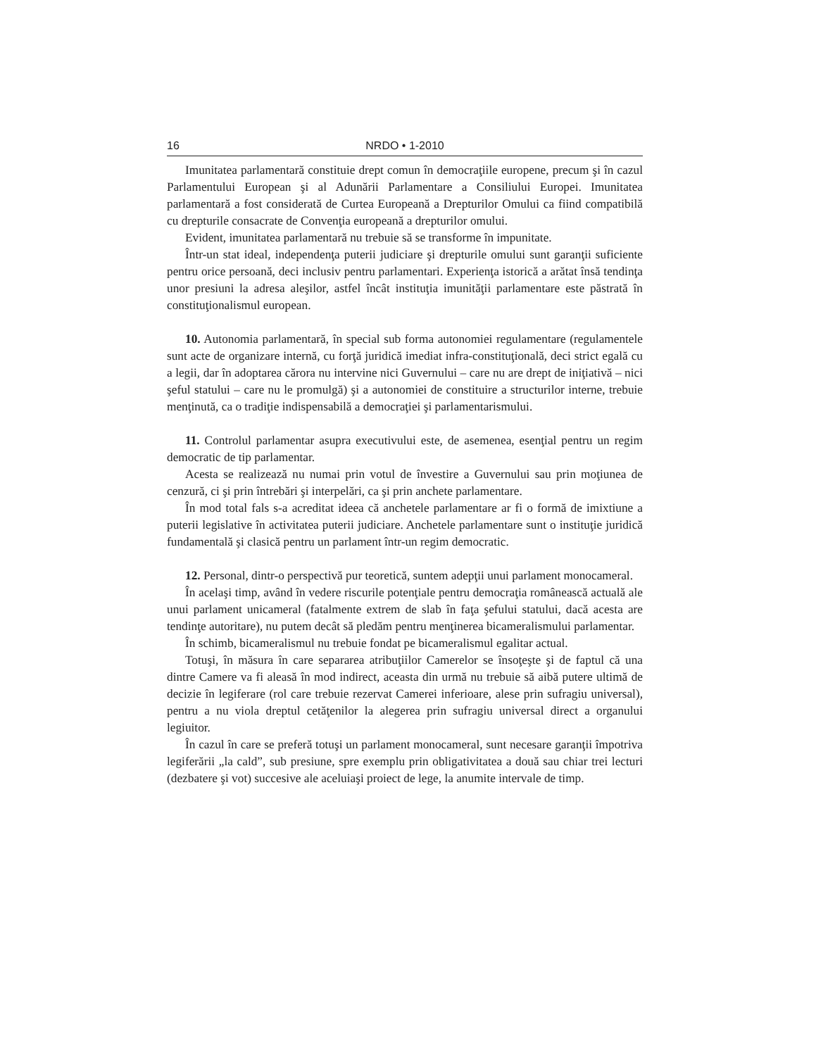16 NRDO • 1-2010
Imunitatea parlamentară constituie drept comun în democraţiile europene, precum şi în cazul Parlamentului European şi al Adunării Parlamentare a Consiliului Europei. Imunitatea parlamentară a fost considerată de Curtea Europeană a Drepturilor Omului ca fiind compatibilă cu drepturile consacrate de Convenţia europeană a drepturilor omului.
Evident, imunitatea parlamentară nu trebuie să se transforme în impunitate.
Într-un stat ideal, independenţa puterii judiciare şi drepturile omului sunt garanţii suficiente pentru orice persoană, deci inclusiv pentru parlamentari. Experienţa istorică a arătat însă tendinţa unor presiuni la adresa aleşilor, astfel încât instituţia imunităţii parlamentare este păstrată în constituţionalismul european.
10. Autonomia parlamentară, în special sub forma autonomiei regulamentare (regulamentele sunt acte de organizare internă, cu forţă juridică imediat infra-constituţională, deci strict egală cu a legii, dar în adoptarea cărora nu intervine nici Guvernului – care nu are drept de iniţiativă – nici şeful statului – care nu le promulgă) şi a autonomiei de constituire a structurilor interne, trebuie menţinută, ca o tradiţie indispensabilă a democraţiei şi parlamentarismului.
11. Controlul parlamentar asupra executivului este, de asemenea, esenţial pentru un regim democratic de tip parlamentar.
Acesta se realizează nu numai prin votul de învestire a Guvernului sau prin moţiunea de cenzură, ci şi prin întrebări şi interpelări, ca şi prin anchete parlamentare.
În mod total fals s-a acreditat ideea că anchetele parlamentare ar fi o formă de imixtiune a puterii legislative în activitatea puterii judiciare. Anchetele parlamentare sunt o instituţie juridică fundamentală şi clasică pentru un parlament într-un regim democratic.
12. Personal, dintr-o perspectivă pur teoretică, suntem adepţii unui parlament monocameral.
În acelaşi timp, având în vedere riscurile potenţiale pentru democraţia românească actuală ale unui parlament unicameral (fatalmente extrem de slab în faţa şefului statului, dacă acesta are tendinţe autoritare), nu putem decât să pledăm pentru menţinerea bicameralismului parlamentar.
În schimb, bicameralismul nu trebuie fondat pe bicameralismul egalitar actual.
Totuşi, în măsura în care separarea atribuţiilor Camerelor se însoţeşte şi de faptul că una dintre Camere va fi aleasă în mod indirect, aceasta din urmă nu trebuie să aibă putere ultimă de decizie în legiferare (rol care trebuie rezervat Camerei inferioare, alese prin sufragiu universal), pentru a nu viola dreptul cetăţenilor la alegerea prin sufragiu universal direct a organului legiuitor.
În cazul în care se preferă totuşi un parlament monocameral, sunt necesare garanţii împotriva legiferării „la cald”, sub presiune, spre exemplu prin obligativitatea a două sau chiar trei lecturi (dezbatere şi vot) succesive ale aceluiaşi proiect de lege, la anumite intervale de timp.